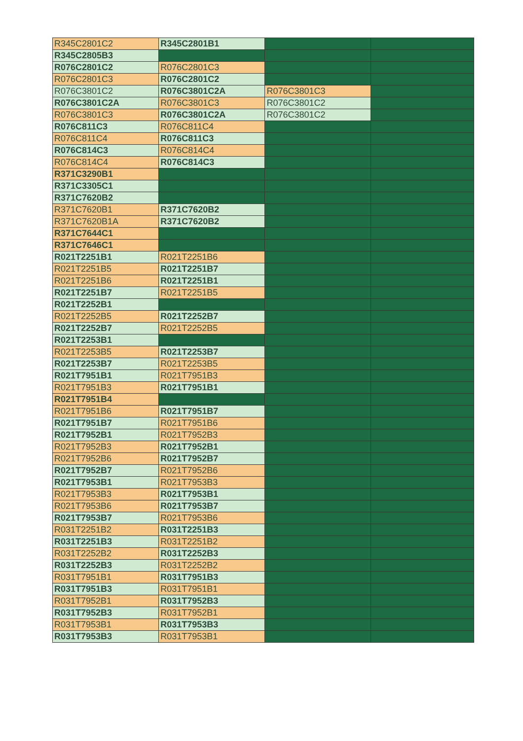| R345C2801C2 | R345C2801B1 | | |
| R345C2805B3 | | | |
| R076C2801C2 | R076C2801C3 | | |
| R076C2801C3 | R076C2801C2 | | |
| R076C3801C2 | R076C3801C2A | R076C3801C3 | |
| R076C3801C2A | R076C3801C3 | R076C3801C2 | |
| R076C3801C3 | R076C3801C2A | R076C3801C2 | |
| R076C811C3 | R076C811C4 | | |
| R076C811C4 | R076C811C3 | | |
| R076C814C3 | R076C814C4 | | |
| R076C814C4 | R076C814C3 | | |
| R371C3290B1 | | | |
| R371C3305C1 | | | |
| R371C7620B2 | | | |
| R371C7620B1 | R371C7620B2 | | |
| R371C7620B1A | R371C7620B2 | | |
| R371C7644C1 | | | |
| R371C7646C1 | | | |
| R021T2251B1 | R021T2251B6 | | |
| R021T2251B5 | R021T2251B7 | | |
| R021T2251B6 | R021T2251B1 | | |
| R021T2251B7 | R021T2251B5 | | |
| R021T2252B1 | | | |
| R021T2252B5 | R021T2252B7 | | |
| R021T2252B7 | R021T2252B5 | | |
| R021T2253B1 | | | |
| R021T2253B5 | R021T2253B7 | | |
| R021T2253B7 | R021T2253B5 | | |
| R021T7951B1 | R021T7951B3 | | |
| R021T7951B3 | R021T7951B1 | | |
| R021T7951B4 | | | |
| R021T7951B6 | R021T7951B7 | | |
| R021T7951B7 | R021T7951B6 | | |
| R021T7952B1 | R021T7952B3 | | |
| R021T7952B3 | R021T7952B1 | | |
| R021T7952B6 | R021T7952B7 | | |
| R021T7952B7 | R021T7952B6 | | |
| R021T7953B1 | R021T7953B3 | | |
| R021T7953B3 | R021T7953B1 | | |
| R021T7953B6 | R021T7953B7 | | |
| R021T7953B7 | R021T7953B6 | | |
| R031T2251B2 | R031T2251B3 | | |
| R031T2251B3 | R031T2251B2 | | |
| R031T2252B2 | R031T2252B3 | | |
| R031T2252B3 | R031T2252B2 | | |
| R031T7951B1 | R031T7951B3 | | |
| R031T7951B3 | R031T7951B1 | | |
| R031T7952B1 | R031T7952B3 | | |
| R031T7952B3 | R031T7952B1 | | |
| R031T7953B1 | R031T7953B3 | | |
| R031T7953B3 | R031T7953B1 | | |